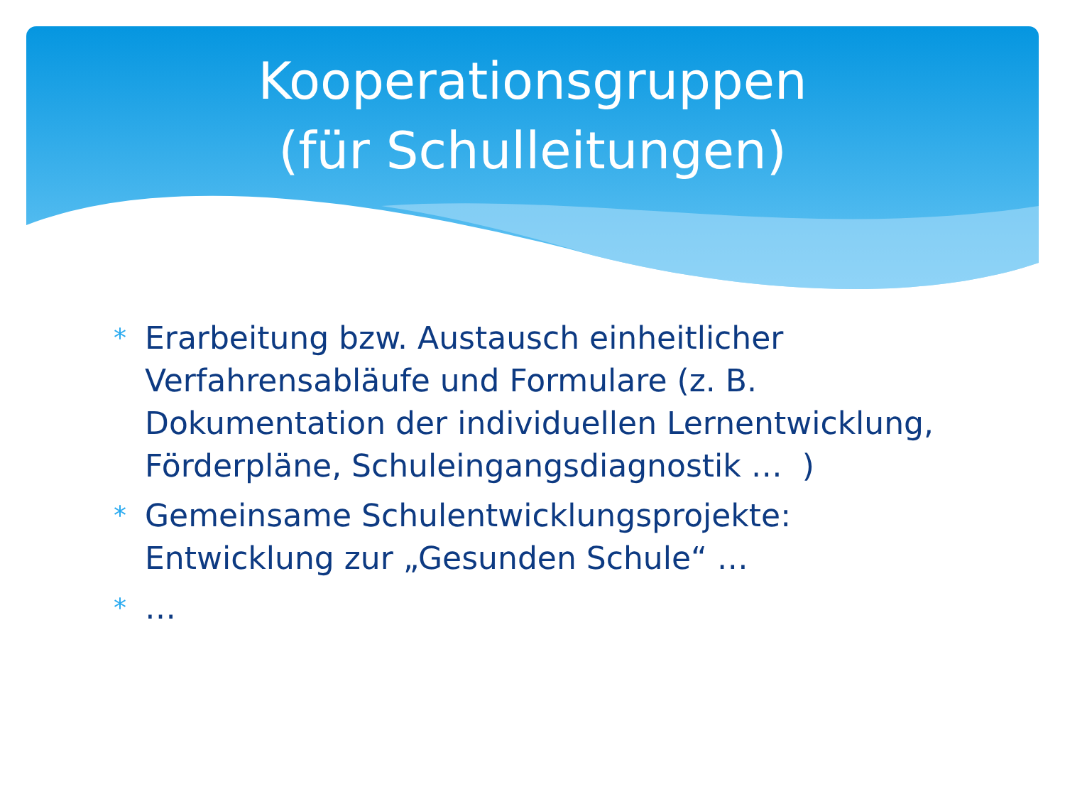Kooperationsgruppen
(für Schulleitungen)
* Erarbeitung bzw. Austausch einheitlicher Verfahrensabläufe und Formulare (z. B. Dokumentation der individuellen Lernentwicklung, Förderpläne, Schuleingangsdiagnostik … )
* Gemeinsame Schulentwicklungsprojekte: Entwicklung zur „Gesunden Schule“ …
* …